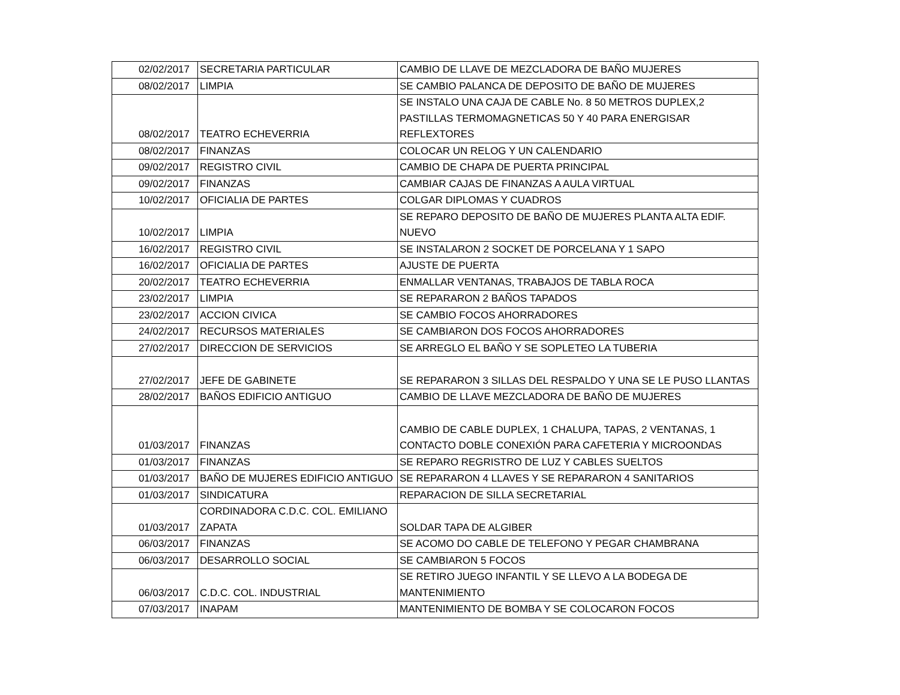| 02/02/2017 | SECRETARIA PARTICULAR | CAMBIO DE LLAVE DE MEZCLADORA DE BAÑO MUJERES |
| 08/02/2017 | LIMPIA | SE CAMBIO PALANCA DE DEPOSITO DE BAÑO DE MUJERES |
| 08/02/2017 | TEATRO ECHEVERRIA | SE INSTALO UNA CAJA DE CABLE No. 8 50 METROS DUPLEX,2 PASTILLAS TERMOMAGNETICAS 50 Y 40 PARA ENERGISAR REFLEXTORES |
| 08/02/2017 | FINANZAS | COLOCAR UN RELOG Y UN CALENDARIO |
| 09/02/2017 | REGISTRO CIVIL | CAMBIO DE CHAPA DE PUERTA PRINCIPAL |
| 09/02/2017 | FINANZAS | CAMBIAR CAJAS DE FINANZAS A AULA VIRTUAL |
| 10/02/2017 | OFICIALIA DE PARTES | COLGAR DIPLOMAS Y CUADROS |
| 10/02/2017 | LIMPIA | SE REPARO DEPOSITO DE BAÑO DE MUJERES PLANTA ALTA EDIF. NUEVO |
| 16/02/2017 | REGISTRO CIVIL | SE INSTALARON 2 SOCKET DE PORCELANA Y 1 SAPO |
| 16/02/2017 | OFICIALIA DE PARTES | AJUSTE DE PUERTA |
| 20/02/2017 | TEATRO ECHEVERRIA | ENMALLAR VENTANAS, TRABAJOS DE TABLA ROCA |
| 23/02/2017 | LIMPIA | SE REPARARON 2 BAÑOS TAPADOS |
| 23/02/2017 | ACCION CIVICA | SE CAMBIO FOCOS AHORRADORES |
| 24/02/2017 | RECURSOS MATERIALES | SE CAMBIARON DOS FOCOS AHORRADORES |
| 27/02/2017 | DIRECCION DE SERVICIOS | SE ARREGLO EL BAÑO Y SE SOPLETEO LA TUBERIA |
| 27/02/2017 | JEFE DE GABINETE | SE REPARARON 3 SILLAS DEL RESPALDO Y UNA SE LE PUSO LLANTAS |
| 28/02/2017 | BAÑOS EDIFICIO ANTIGUO | CAMBIO DE LLAVE MEZCLADORA DE BAÑO DE MUJERES |
| 01/03/2017 | FINANZAS | CAMBIO DE CABLE DUPLEX, 1 CHALUPA, TAPAS, 2 VENTANAS, 1 CONTACTO DOBLE CONEXIÓN PARA CAFETERIA Y MICROONDAS |
| 01/03/2017 | FINANZAS | SE REPARO REGRISTRO DE LUZ Y CABLES SUELTOS |
| 01/03/2017 | BAÑO DE MUJERES EDIFICIO ANTIGUO | SE REPARARON 4 LLAVES Y SE REPARARON 4 SANITARIOS |
| 01/03/2017 | SINDICATURA | REPARACION DE SILLA SECRETARIAL |
| 01/03/2017 | CORDINADORA C.D.C. COL. EMILIANO ZAPATA | SOLDAR TAPA DE ALGIBER |
| 06/03/2017 | FINANZAS | SE ACOMO DO CABLE DE TELEFONO Y PEGAR CHAMBRANA |
| 06/03/2017 | DESARROLLO SOCIAL | SE CAMBIARON 5 FOCOS |
| 06/03/2017 | C.D.C. COL. INDUSTRIAL | SE RETIRO JUEGO INFANTIL Y SE LLEVO A LA BODEGA DE MANTENIMIENTO |
| 07/03/2017 | INAPAM | MANTENIMIENTO DE BOMBA Y SE COLOCARON FOCOS |